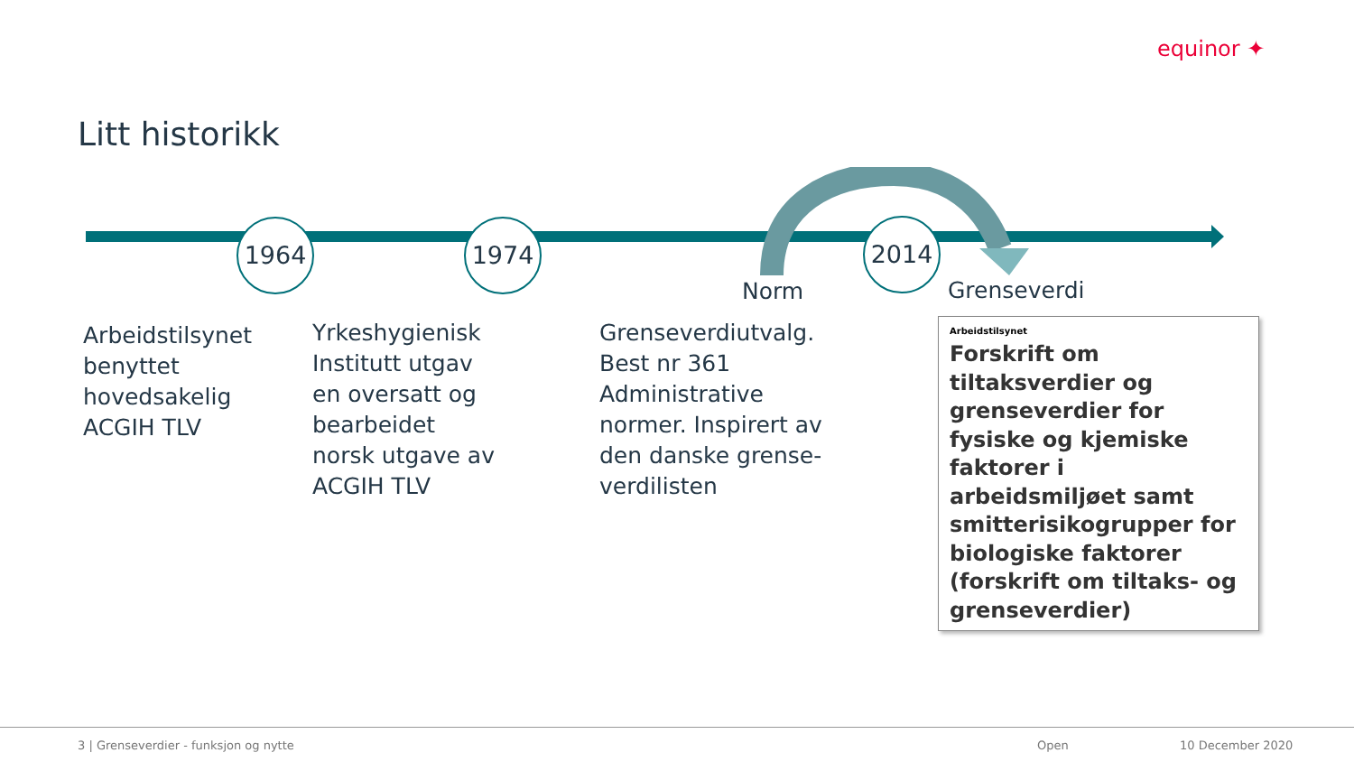equinor ✦
Litt historikk
1964 1974 2014
Norm Grenseverdi
Arbeidstilsynet
benyttet
hovedsakelig
ACGIH TLV
Yrkeshygienisk
Institutt utgav
en oversatt og
bearbeidet
norsk utgave av
ACGIH TLV
Grenseverdiutvalg.
Best nr 361
Administrative
normer. Inspirert av
den danske grense-
verdilisten
Arbeidstilsynet
Forskrift om tiltaksverdier og grenseverdier for fysiske og kjemiske faktorer i arbeidsmiljøet samt smitterisikogrupper for biologiske faktorer (forskrift om tiltaks- og grenseverdier)
3 | Grenseverdier - funksjon og nytte
Open 10 December 2020